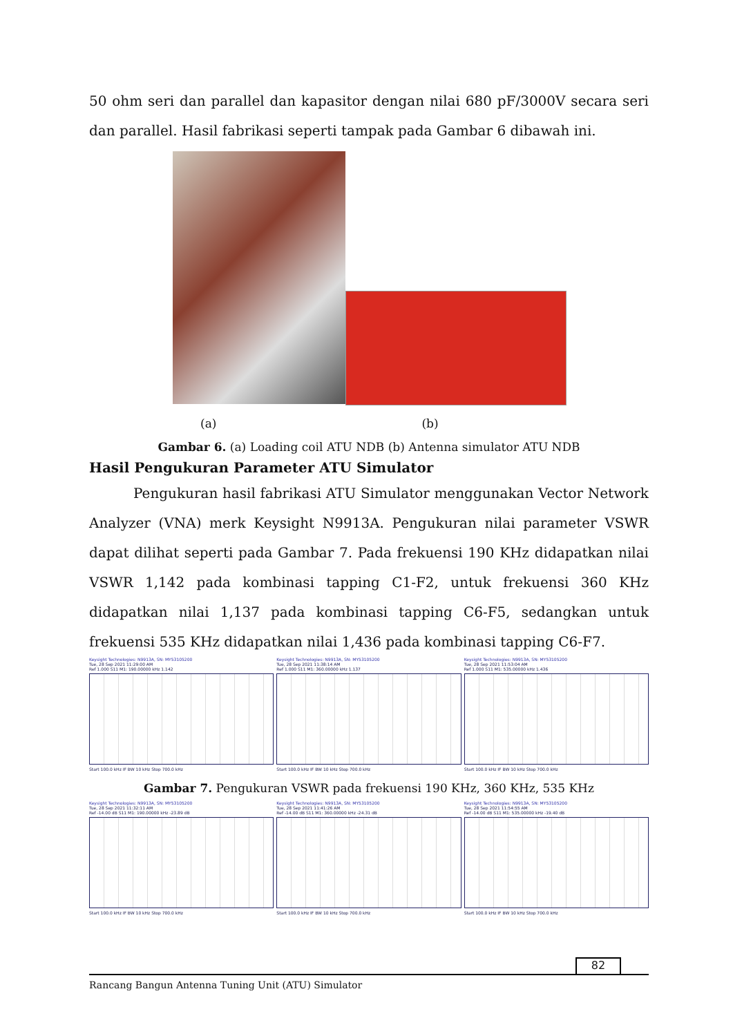50 ohm seri dan parallel dan kapasitor dengan nilai 680 pF/3000V secara seri dan parallel. Hasil fabrikasi seperti tampak pada Gambar 6 dibawah ini.
(a) (b)
Gambar 6. (a) Loading coil ATU NDB (b) Antenna simulator ATU NDB
Hasil Pengukuran Parameter ATU Simulator
Pengukuran hasil fabrikasi ATU Simulator menggunakan Vector Network Analyzer (VNA) merk Keysight N9913A. Pengukuran nilai parameter VSWR dapat dilihat seperti pada Gambar 7. Pada frekuensi 190 KHz didapatkan nilai VSWR 1,142 pada kombinasi tapping C1-F2, untuk frekuensi 360 KHz didapatkan nilai 1,137 pada kombinasi tapping C6-F5, sedangkan untuk frekuensi 535 KHz didapatkan nilai 1,436 pada kombinasi tapping C6-F7.
Keysight Technologies: N9913A, SN: MY53105200
Tue, 28 Sep 2021 11:29:00 AM
Ref 1.000 S11 M1: 190.00000 kHz 1.142
Start 100.0 kHz IF BW 10 kHz Stop 700.0 kHz
Keysight Technologies: N9913A, SN: MY53105200
Tue, 28 Sep 2021 11:38:14 AM
Ref 1.000 S11 M1: 360.00000 kHz 1.137
Start 100.0 kHz IF BW 10 kHz Stop 700.0 kHz
Keysight Technologies: N9913A, SN: MY53105200
Tue, 28 Sep 2021 11:53:04 AM
Ref 1.000 S11 M1: 535.00000 kHz 1.436
Start 100.0 kHz IF BW 10 kHz Stop 700.0 kHz
Gambar 7. Pengukuran VSWR pada frekuensi 190 KHz, 360 KHz, 535 KHz
Keysight Technologies: N9913A, SN: MY53105200
Tue, 28 Sep 2021 11:32:11 AM
Ref -14.00 dB S11 M1: 190.00000 kHz -23.89 dB
Start 100.0 kHz IF BW 10 kHz Stop 700.0 kHz
Keysight Technologies: N9913A, SN: MY53105200
Tue, 28 Sep 2021 11:41:26 AM
Ref -14.00 dB S11 M1: 360.00000 kHz -24.31 dB
Start 100.0 kHz IF BW 10 kHz Stop 700.0 kHz
Keysight Technologies: N9913A, SN: MY53105200
Tue, 28 Sep 2021 11:54:55 AM
Ref -14.00 dB S11 M1: 535.00000 kHz -19.40 dB
Start 100.0 kHz IF BW 10 kHz Stop 700.0 kHz
82
Rancang Bangun Antenna Tuning Unit (ATU) Simulator